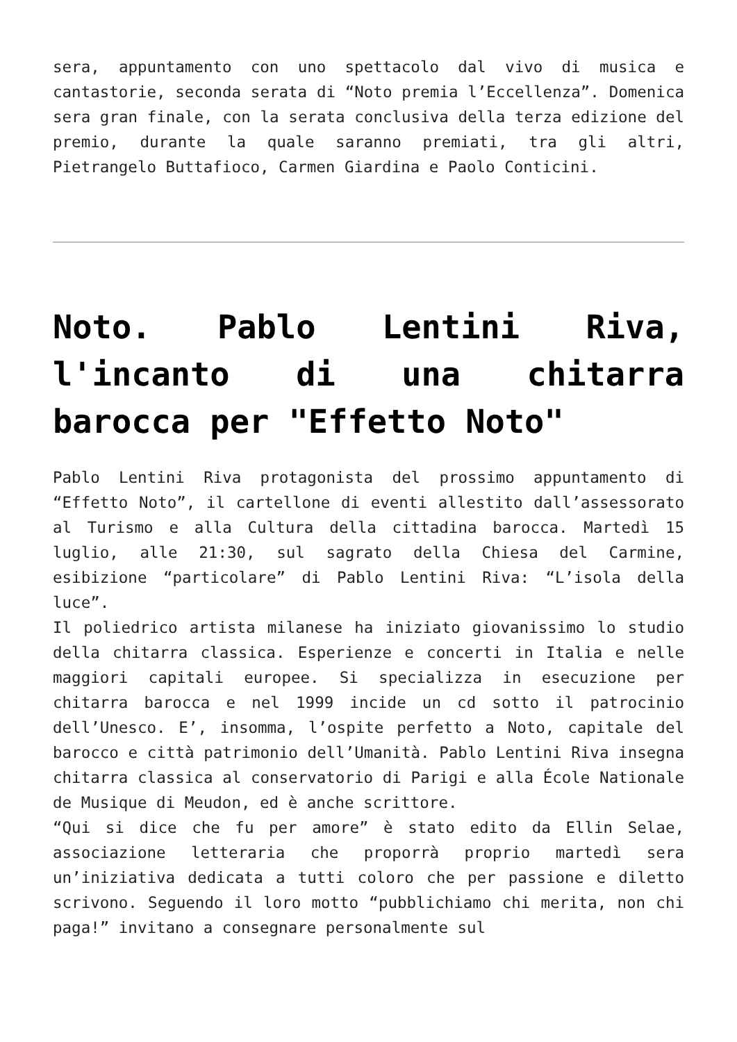sera, appuntamento con uno spettacolo dal vivo di musica e cantastorie, seconda serata di “Noto premia l’Eccellenza”. Domenica sera gran finale, con la serata conclusiva della terza edizione del premio, durante la quale saranno premiati, tra gli altri, Pietrangelo Buttafioco, Carmen Giardina e Paolo Conticini.
Noto. Pablo Lentini Riva, l'incanto di una chitarra barocca per "Effetto Noto"
Pablo Lentini Riva protagonista del prossimo appuntamento di “Effetto Noto”, il cartellone di eventi allestito dall’assessorato al Turismo e alla Cultura della cittadina barocca. Martedì 15 luglio, alle 21:30, sul sagrato della Chiesa del Carmine, esibizione “particolare” di Pablo Lentini Riva: “L’isola della luce”.
Il poliedrico artista milanese ha iniziato giovanissimo lo studio della chitarra classica. Esperienze e concerti in Italia e nelle maggiori capitali europee. Si specializza in esecuzione per chitarra barocca e nel 1999 incide un cd sotto il patrocinio dell’Unesco. E’, insomma, l’ospite perfetto a Noto, capitale del barocco e città patrimonio dell’Umanità. Pablo Lentini Riva insegna chitarra classica al conservatorio di Parigi e alla École Nationale de Musique di Meudon, ed è anche scrittore.
“Qui si dice che fu per amore” è stato edito da Ellin Selae, associazione letteraria che proporrà proprio martedì sera un’iniziativa dedicata a tutti coloro che per passione e diletto scrivono. Seguendo il loro motto “pubblichiamo chi merita, non chi paga!” invitano a consegnare personalmente sul